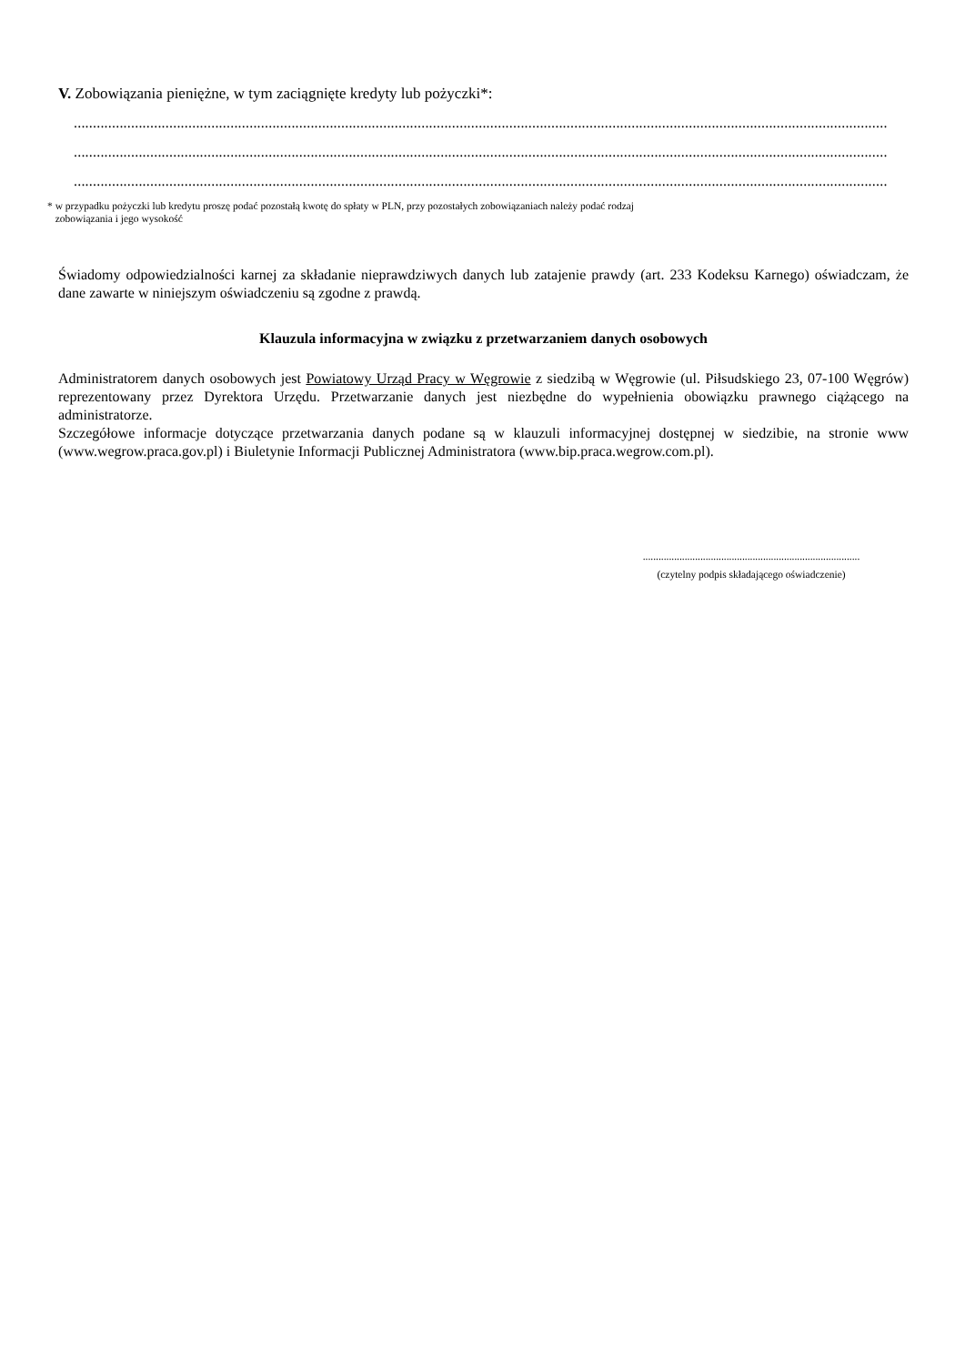V. Zobowiązania pieniężne, w tym zaciągnięte kredyty lub pożyczki*:
.......................................................................................................................................................................................................................................
.......................................................................................................................................................................................................................................
.......................................................................................................................................................................................................................................
* w przypadku pożyczki lub kredytu proszę podać pozostałą kwotę do spłaty w PLN, przy pozostałych zobowiązaniach należy podać rodzaj
zobowiązania i jego wysokość
Świadomy odpowiedzialności karnej za składanie nieprawdziwych danych lub zatajenie prawdy (art. 233 Kodeksu Karnego) oświadczam, że dane zawarte w niniejszym oświadczeniu są zgodne z prawdą.
Klauzula informacyjna w związku z przetwarzaniem danych osobowych
Administratorem danych osobowych jest Powiatowy Urząd Pracy w Węgrowie z siedzibą w Węgrowie (ul. Piłsudskiego 23, 07-100 Węgrów) reprezentowany przez Dyrektora Urzędu. Przetwarzanie danych jest niezbędne do wypełnienia obowiązku prawnego ciążącego na administratorze.
Szczegółowe informacje dotyczące przetwarzania danych podane są w klauzuli informacyjnej dostępnej w siedzibie, na stronie www (www.wegrow.praca.gov.pl) i Biuletynie Informacji Publicznej Administratora (www.bip.praca.wegrow.com.pl).
...................................................................................
(czytelny podpis składającego oświadczenie)